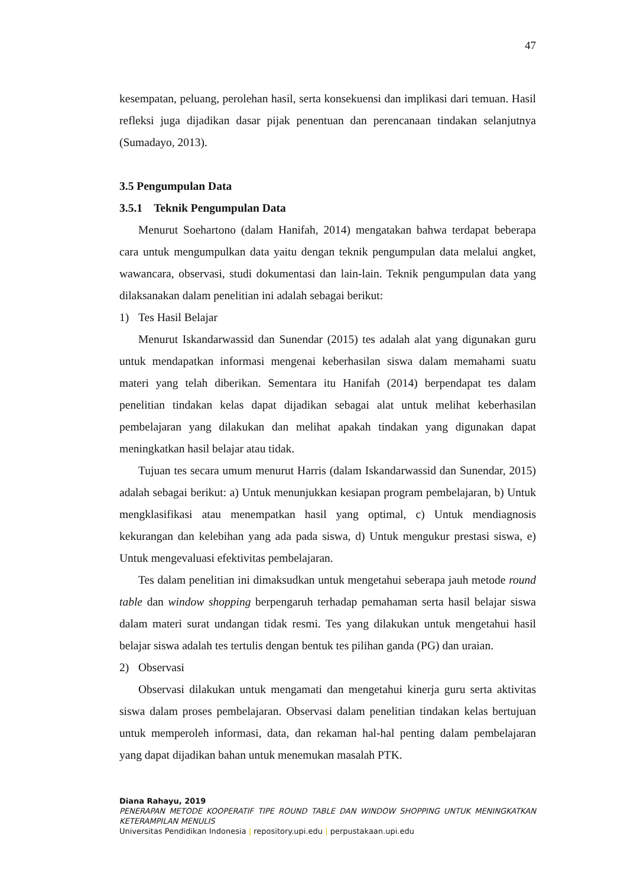47
kesempatan, peluang, perolehan hasil, serta konsekuensi dan implikasi dari temuan. Hasil refleksi juga dijadikan dasar pijak penentuan dan perencanaan tindakan selanjutnya (Sumadayo, 2013).
3.5 Pengumpulan Data
3.5.1 Teknik Pengumpulan Data
Menurut Soehartono (dalam Hanifah, 2014) mengatakan bahwa terdapat beberapa cara untuk mengumpulkan data yaitu dengan teknik pengumpulan data melalui angket, wawancara, observasi, studi dokumentasi dan lain-lain. Teknik pengumpulan data yang dilaksanakan dalam penelitian ini adalah sebagai berikut:
1) Tes Hasil Belajar
Menurut Iskandarwassid dan Sunendar (2015) tes adalah alat yang digunakan guru untuk mendapatkan informasi mengenai keberhasilan siswa dalam memahami suatu materi yang telah diberikan. Sementara itu Hanifah (2014) berpendapat tes dalam penelitian tindakan kelas dapat dijadikan sebagai alat untuk melihat keberhasilan pembelajaran yang dilakukan dan melihat apakah tindakan yang digunakan dapat meningkatkan hasil belajar atau tidak.
Tujuan tes secara umum menurut Harris (dalam Iskandarwassid dan Sunendar, 2015) adalah sebagai berikut: a) Untuk menunjukkan kesiapan program pembelajaran, b) Untuk mengklasifikasi atau menempatkan hasil yang optimal, c) Untuk mendiagnosis kekurangan dan kelebihan yang ada pada siswa, d) Untuk mengukur prestasi siswa, e) Untuk mengevaluasi efektivitas pembelajaran.
Tes dalam penelitian ini dimaksudkan untuk mengetahui seberapa jauh metode round table dan window shopping berpengaruh terhadap pemahaman serta hasil belajar siswa dalam materi surat undangan tidak resmi. Tes yang dilakukan untuk mengetahui hasil belajar siswa adalah tes tertulis dengan bentuk tes pilihan ganda (PG) dan uraian.
2) Observasi
Observasi dilakukan untuk mengamati dan mengetahui kinerja guru serta aktivitas siswa dalam proses pembelajaran. Observasi dalam penelitian tindakan kelas bertujuan untuk memperoleh informasi, data, dan rekaman hal-hal penting dalam pembelajaran yang dapat dijadikan bahan untuk menemukan masalah PTK.
Diana Rahayu, 2019
PENERAPAN METODE KOOPERATIF TIPE ROUND TABLE DAN WINDOW SHOPPING UNTUK MENINGKATKAN KETERAMPILAN MENULIS
Universitas Pendidikan Indonesia | repository.upi.edu | perpustakaan.upi.edu